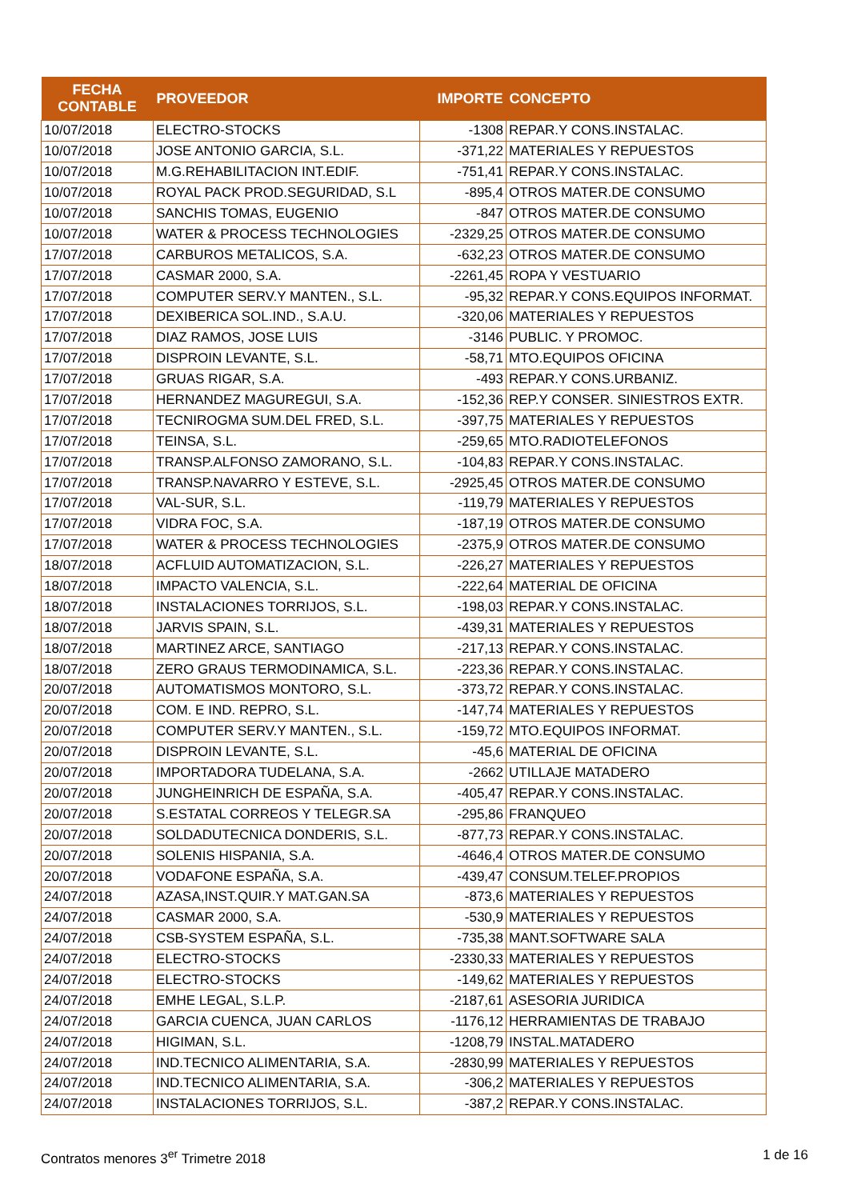| FECHA CONTABLE | PROVEEDOR | IMPORTE | CONCEPTO |
| --- | --- | --- | --- |
| 10/07/2018 | ELECTRO-STOCKS | -1308 | REPAR.Y CONS.INSTALAC. |
| 10/07/2018 | JOSE ANTONIO GARCIA, S.L. | -371,22 | MATERIALES Y REPUESTOS |
| 10/07/2018 | M.G.REHABILITACION INT.EDIF. | -751,41 | REPAR.Y CONS.INSTALAC. |
| 10/07/2018 | ROYAL PACK PROD.SEGURIDAD, S.L | -895,4 | OTROS MATER.DE CONSUMO |
| 10/07/2018 | SANCHIS TOMAS, EUGENIO | -847 | OTROS MATER.DE CONSUMO |
| 10/07/2018 | WATER & PROCESS TECHNOLOGIES | -2329,25 | OTROS MATER.DE CONSUMO |
| 17/07/2018 | CARBUROS METALICOS, S.A. | -632,23 | OTROS MATER.DE CONSUMO |
| 17/07/2018 | CASMAR 2000, S.A. | -2261,45 | ROPA Y VESTUARIO |
| 17/07/2018 | COMPUTER SERV.Y MANTEN., S.L. | -95,32 | REPAR.Y CONS.EQUIPOS INFORMAT. |
| 17/07/2018 | DEXIBERICA SOL.IND., S.A.U. | -320,06 | MATERIALES Y REPUESTOS |
| 17/07/2018 | DIAZ RAMOS, JOSE LUIS | -3146 | PUBLIC. Y PROMOC. |
| 17/07/2018 | DISPROIN LEVANTE, S.L. | -58,71 | MTO.EQUIPOS OFICINA |
| 17/07/2018 | GRUAS RIGAR, S.A. | -493 | REPAR.Y CONS.URBANIZ. |
| 17/07/2018 | HERNANDEZ MAGUREGUI, S.A. | -152,36 | REP.Y CONSER. SINIESTROS EXTR. |
| 17/07/2018 | TECNIROGMA SUM.DEL FRED, S.L. | -397,75 | MATERIALES Y REPUESTOS |
| 17/07/2018 | TEINSA, S.L. | -259,65 | MTO.RADIOTELEFONOS |
| 17/07/2018 | TRANSP.ALFONSO ZAMORANO, S.L. | -104,83 | REPAR.Y CONS.INSTALAC. |
| 17/07/2018 | TRANSP.NAVARRO Y ESTEVE, S.L. | -2925,45 | OTROS MATER.DE CONSUMO |
| 17/07/2018 | VAL-SUR, S.L. | -119,79 | MATERIALES Y REPUESTOS |
| 17/07/2018 | VIDRA FOC, S.A. | -187,19 | OTROS MATER.DE CONSUMO |
| 17/07/2018 | WATER & PROCESS TECHNOLOGIES | -2375,9 | OTROS MATER.DE CONSUMO |
| 18/07/2018 | ACFLUID AUTOMATIZACION, S.L. | -226,27 | MATERIALES Y REPUESTOS |
| 18/07/2018 | IMPACTO VALENCIA, S.L. | -222,64 | MATERIAL DE OFICINA |
| 18/07/2018 | INSTALACIONES TORRIJOS, S.L. | -198,03 | REPAR.Y CONS.INSTALAC. |
| 18/07/2018 | JARVIS SPAIN, S.L. | -439,31 | MATERIALES Y REPUESTOS |
| 18/07/2018 | MARTINEZ ARCE, SANTIAGO | -217,13 | REPAR.Y CONS.INSTALAC. |
| 18/07/2018 | ZERO GRAUS TERMODINAMICA, S.L. | -223,36 | REPAR.Y CONS.INSTALAC. |
| 20/07/2018 | AUTOMATISMOS MONTORO, S.L. | -373,72 | REPAR.Y CONS.INSTALAC. |
| 20/07/2018 | COM. E IND. REPRO, S.L. | -147,74 | MATERIALES Y REPUESTOS |
| 20/07/2018 | COMPUTER SERV.Y MANTEN., S.L. | -159,72 | MTO.EQUIPOS INFORMAT. |
| 20/07/2018 | DISPROIN LEVANTE, S.L. | -45,6 | MATERIAL DE OFICINA |
| 20/07/2018 | IMPORTADORA TUDELANA, S.A. | -2662 | UTILLAJE MATADERO |
| 20/07/2018 | JUNGHEINRICH DE ESPAÑA, S.A. | -405,47 | REPAR.Y CONS.INSTALAC. |
| 20/07/2018 | S.ESTATAL CORREOS Y TELEGR.SA | -295,86 | FRANQUEO |
| 20/07/2018 | SOLDADUTECNICA DONDERIS, S.L. | -877,73 | REPAR.Y CONS.INSTALAC. |
| 20/07/2018 | SOLENIS HISPANIA, S.A. | -4646,4 | OTROS MATER.DE CONSUMO |
| 20/07/2018 | VODAFONE ESPAÑA, S.A. | -439,47 | CONSUM.TELEF.PROPIOS |
| 24/07/2018 | AZASA,INST.QUIR.Y MAT.GAN.SA | -873,6 | MATERIALES Y REPUESTOS |
| 24/07/2018 | CASMAR 2000, S.A. | -530,9 | MATERIALES Y REPUESTOS |
| 24/07/2018 | CSB-SYSTEM ESPAÑA, S.L. | -735,38 | MANT.SOFTWARE SALA |
| 24/07/2018 | ELECTRO-STOCKS | -2330,33 | MATERIALES Y REPUESTOS |
| 24/07/2018 | ELECTRO-STOCKS | -149,62 | MATERIALES Y REPUESTOS |
| 24/07/2018 | EMHE LEGAL, S.L.P. | -2187,61 | ASESORIA JURIDICA |
| 24/07/2018 | GARCIA CUENCA, JUAN CARLOS | -1176,12 | HERRAMIENTAS DE TRABAJO |
| 24/07/2018 | HIGIMAN, S.L. | -1208,79 | INSTAL.MATADERO |
| 24/07/2018 | IND.TECNICO ALIMENTARIA, S.A. | -2830,99 | MATERIALES Y REPUESTOS |
| 24/07/2018 | IND.TECNICO ALIMENTARIA, S.A. | -306,2 | MATERIALES Y REPUESTOS |
| 24/07/2018 | INSTALACIONES TORRIJOS, S.L. | -387,2 | REPAR.Y CONS.INSTALAC. |
Contratos menores 3<sup>er</sup> Trimetre 2018 1 de 16